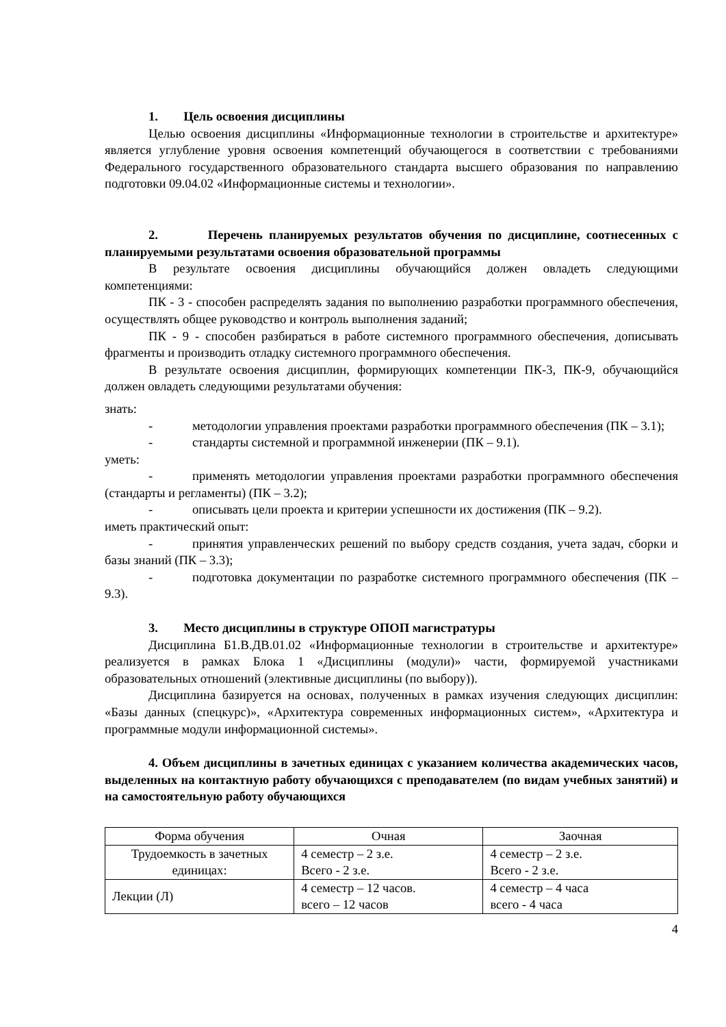1. Цель освоения дисциплины
Целью освоения дисциплины «Информационные технологии в строительстве и архитектуре» является углубление уровня освоения компетенций обучающегося в соответствии с требованиями Федерального государственного образовательного стандарта высшего образования по направлению подготовки 09.04.02 «Информационные системы и технологии».
2. Перечень планируемых результатов обучения по дисциплине, соотнесенных с планируемыми результатами освоения образовательной программы
В результате освоения дисциплины обучающийся должен овладеть следующими компетенциями:
ПК - 3 - способен распределять задания по выполнению разработки программного обеспечения, осуществлять общее руководство и контроль выполнения заданий;
ПК - 9 - способен разбираться в работе системного программного обеспечения, дописывать фрагменты и производить отладку системного программного обеспечения.
В результате освоения дисциплин, формирующих компетенции ПК-3, ПК-9, обучающийся должен овладеть следующими результатами обучения:
знать:
- методологии управления проектами разработки программного обеспечения (ПК – 3.1);
- стандарты системной и программной инженерии (ПК – 9.1).
уметь:
- применять методологии управления проектами разработки программного обеспечения (стандарты и регламенты) (ПК – 3.2);
- описывать цели проекта и критерии успешности их достижения (ПК – 9.2).
иметь практический опыт:
- принятия управленческих решений по выбору средств создания, учета задач, сборки и базы знаний (ПК – 3.3);
- подготовка документации по разработке системного программного обеспечения (ПК – 9.3).
3. Место дисциплины в структуре ОПОП магистратуры
Дисциплина Б1.В.ДВ.01.02 «Информационные технологии в строительстве и архитектуре» реализуется в рамках Блока 1 «Дисциплины (модули)» части, формируемой участниками образовательных отношений (элективные дисциплины (по выбору)).
Дисциплина базируется на основах, полученных в рамках изучения следующих дисциплин: «Базы данных (спецкурс)», «Архитектура современных информационных систем», «Архитектура и программные модули информационной системы».
4. Объем дисциплины в зачетных единицах с указанием количества академических часов, выделенных на контактную работу обучающихся с преподавателем (по видам учебных занятий) и на самостоятельную работу обучающихся
| Форма обучения | Очная | Заочная |
| Трудоемкость в зачетных единицах: | 4 семестр – 2 з.е. Всего - 2 з.е. | 4 семестр – 2 з.е. Всего - 2 з.е. |
| Лекции (Л) | 4 семестр – 12 часов. всего – 12 часов | 4 семестр – 4 часа всего - 4 часа |
4